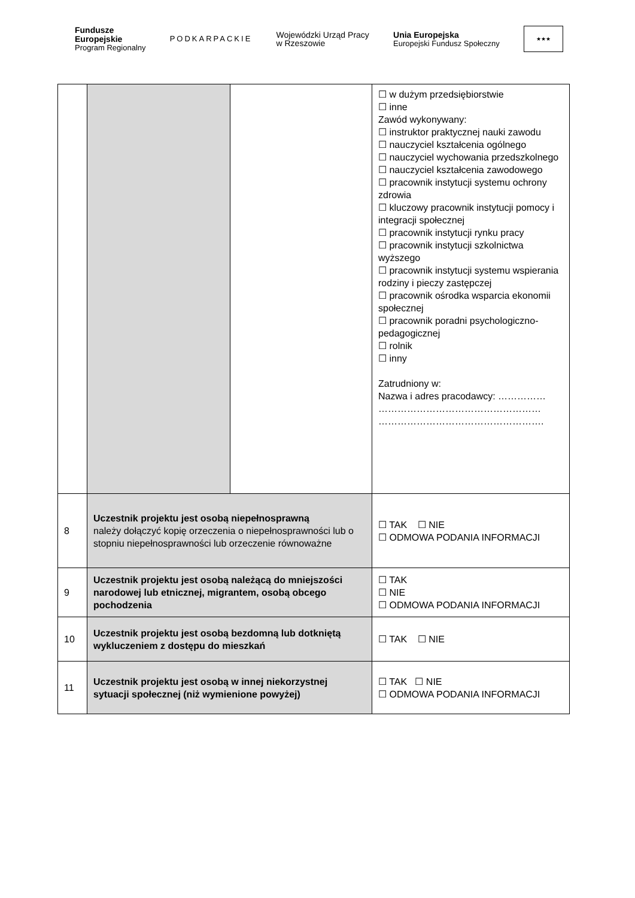Fundusze
Europejskie
Program Regionalny
PODKARPACKIE
Wojewódzki Urząd Pracy
w Rzeszowie
Unia Europejska
Europejski Fundusz Społeczny
★★★
| | | | ☐ w dużym przedsiębiorstwie ☐ inne Zawód wykonywany: ☐ instruktor praktycznej nauki zawodu ☐ nauczyciel kształcenia ogólnego ☐ nauczyciel wychowania przedszkolnego ☐ nauczyciel kształcenia zawodowego ☐ pracownik instytucji systemu ochrony zdrowia ☐ kluczowy pracownik instytucji pomocy i integracji społecznej ☐ pracownik instytucji rynku pracy ☐ pracownik instytucji szkolnictwa wyższego ☐ pracownik instytucji systemu wspierania rodziny i pieczy zastępczej ☐ pracownik ośrodka wsparcia ekonomii społecznej ☐ pracownik poradni psychologiczno-pedagogicznej ☐ rolnik ☐ inny Zatrudniony w: Nazwa i adres pracodawcy: …………… …………………………………………… ……………………………………………. |
| 8 | Uczestnik projektu jest osobą niepełnosprawną należy dołączyć kopię orzeczenia o niepełnosprawności lub o stopniu niepełnosprawności lub orzeczenie równoważne | | ☐ TAK ☐ NIE ☐ ODMOWA PODANIA INFORMACJI |
| 9 | Uczestnik projektu jest osobą należącą do mniejszości narodowej lub etnicznej, migrantem, osobą obcego pochodzenia | | ☐ TAK ☐ NIE ☐ ODMOWA PODANIA INFORMACJI |
| 10 | Uczestnik projektu jest osobą bezdomną lub dotkniętą wykluczeniem z dostępu do mieszkań | | ☐ TAK ☐ NIE |
| 11 | Uczestnik projektu jest osobą w innej niekorzystnej sytuacji społecznej (niż wymienione powyżej) | | ☐ TAK ☐ NIE ☐ ODMOWA PODANIA INFORMACJI |